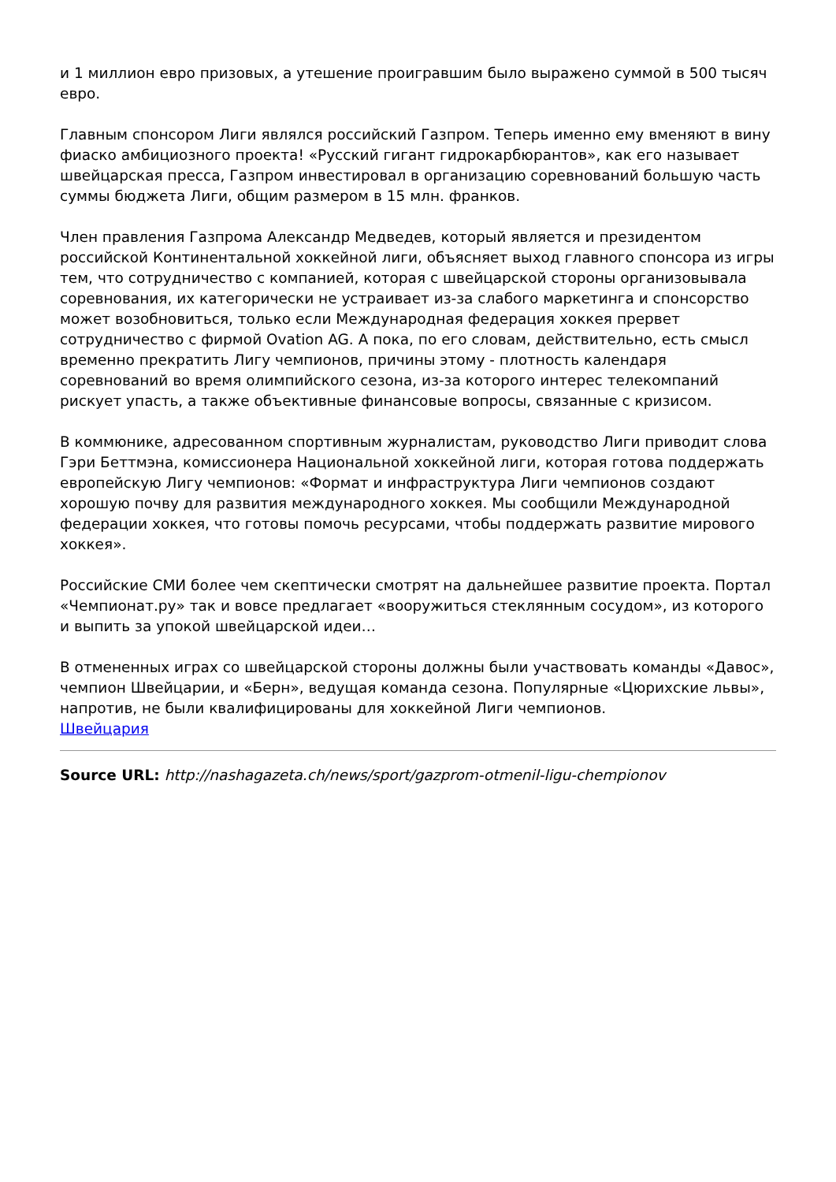и 1 миллион евро призовых, а утешение проигравшим было выражено суммой в 500 тысяч евро.
Главным спонсором Лиги являлся российский Газпром. Теперь именно ему вменяют в вину фиаско амбициозного проекта! «Русский гигант гидрокарбюрантов», как его называет швейцарская пресса, Газпром инвестировал в организацию соревнований большую часть суммы бюджета Лиги, общим размером в 15 млн. франков.
Член правления Газпрома Александр Медведев, который является и президентом российской Континентальной хоккейной лиги, объясняет выход главного спонсора из игры тем, что сотрудничество с компанией, которая с швейцарской стороны организовывала соревнования, их категорически не устраивает из-за слабого маркетинга и спонсорство может возобновиться, только если Международная федерация хоккея прервет сотрудничество с фирмой Ovation AG. А пока, по его словам, действительно, есть смысл временно прекратить Лигу чемпионов, причины этому - плотность календаря соревнований во время олимпийского сезона, из-за которого интерес телекомпаний рискует упасть, а также объективные финансовые вопросы, связанные с кризисом.
В коммюнике, адресованном спортивным журналистам, руководство Лиги приводит слова Гэри Беттмэна, комиссионера Национальной хоккейной лиги, которая готова поддержать европейскую Лигу чемпионов: «Формат и инфраструктура Лиги чемпионов создают хорошую почву для развития международного хоккея. Мы сообщили Международной федерации хоккея, что готовы помочь ресурсами, чтобы поддержать развитие мирового хоккея».
Российские СМИ более чем скептически смотрят на дальнейшее развитие проекта. Портал «Чемпионат.ру» так и вовсе предлагает «вооружиться стеклянным сосудом», из которого и выпить за упокой швейцарской идеи…
В отмененных играх со швейцарской стороны должны были участвовать команды «Давос», чемпион Швейцарии, и «Берн», ведущая команда сезона. Популярные «Цюрихские львы», напротив, не были квалифицированы для хоккейной Лиги чемпионов.
Швейцария
Source URL: http://nashagazeta.ch/news/sport/gazprom-otmenil-ligu-chempionov